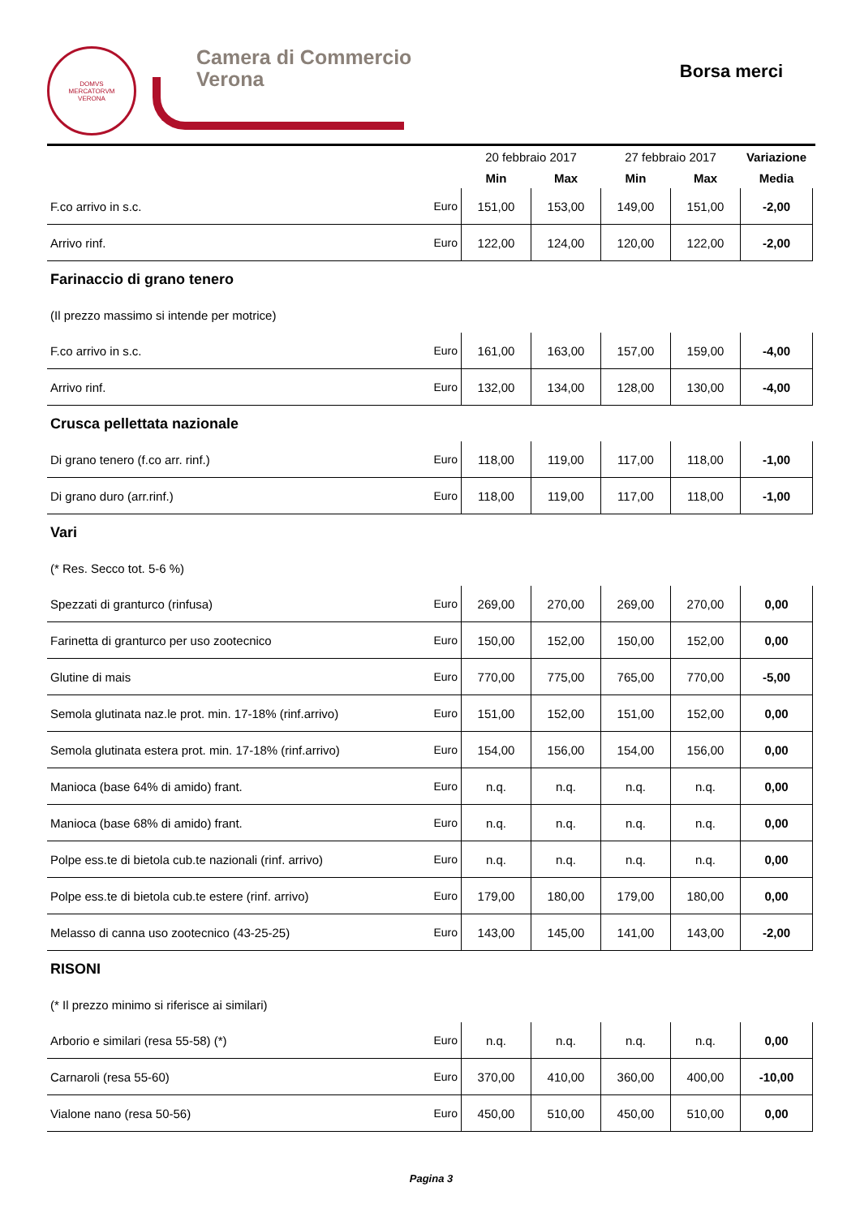DOMVS
MERCATORVM
VERONA
Camera di Commercio
Verona
Borsa merci
| | | 20 febbraio 2017 | | 27 febbraio 2017 | | Variazione |
| --- | --- | --- | --- | --- | --- | --- |
| | | Min | Max | Min | Max | Media |
| F.co arrivo in s.c. | Euro | 151,00 | 153,00 | 149,00 | 151,00 | -2,00 |
| Arrivo rinf. | Euro | 122,00 | 124,00 | 120,00 | 122,00 | -2,00 |
| Farinaccio di grano tenero | | | | | | |
| (Il prezzo massimo si intende per motrice) | | | | | | |
| F.co arrivo in s.c. | Euro | 161,00 | 163,00 | 157,00 | 159,00 | -4,00 |
| Arrivo rinf. | Euro | 132,00 | 134,00 | 128,00 | 130,00 | -4,00 |
| Crusca pellettata nazionale | | | | | | |
| Di grano tenero (f.co arr. rinf.) | Euro | 118,00 | 119,00 | 117,00 | 118,00 | -1,00 |
| Di grano duro (arr.rinf.) | Euro | 118,00 | 119,00 | 117,00 | 118,00 | -1,00 |
| Vari | | | | | | |
| (* Res. Secco tot. 5-6 %) | | | | | | |
| Spezzati di granturco (rinfusa) | Euro | 269,00 | 270,00 | 269,00 | 270,00 | 0,00 |
| Farinetta di granturco per uso zootecnico | Euro | 150,00 | 152,00 | 150,00 | 152,00 | 0,00 |
| Glutine di mais | Euro | 770,00 | 775,00 | 765,00 | 770,00 | -5,00 |
| Semola glutinata naz.le prot. min. 17-18% (rinf.arrivo) | Euro | 151,00 | 152,00 | 151,00 | 152,00 | 0,00 |
| Semola glutinata estera prot. min. 17-18% (rinf.arrivo) | Euro | 154,00 | 156,00 | 154,00 | 156,00 | 0,00 |
| Manioca (base 64% di amido) frant. | Euro | n.q. | n.q. | n.q. | n.q. | 0,00 |
| Manioca (base 68% di amido) frant. | Euro | n.q. | n.q. | n.q. | n.q. | 0,00 |
| Polpe ess.te di bietola cub.te nazionali (rinf. arrivo) | Euro | n.q. | n.q. | n.q. | n.q. | 0,00 |
| Polpe ess.te di bietola cub.te estere (rinf. arrivo) | Euro | 179,00 | 180,00 | 179,00 | 180,00 | 0,00 |
| Melasso di canna uso zootecnico (43-25-25) | Euro | 143,00 | 145,00 | 141,00 | 143,00 | -2,00 |
| RISONI | | | | | | |
| (* Il prezzo minimo si riferisce ai similari) | | | | | | |
| Arborio e similari (resa 55-58) (*) | Euro | n.q. | n.q. | n.q. | n.q. | 0,00 |
| Carnaroli (resa 55-60) | Euro | 370,00 | 410,00 | 360,00 | 400,00 | -10,00 |
| Vialone nano (resa 50-56) | Euro | 450,00 | 510,00 | 450,00 | 510,00 | 0,00 |
Pagina 3